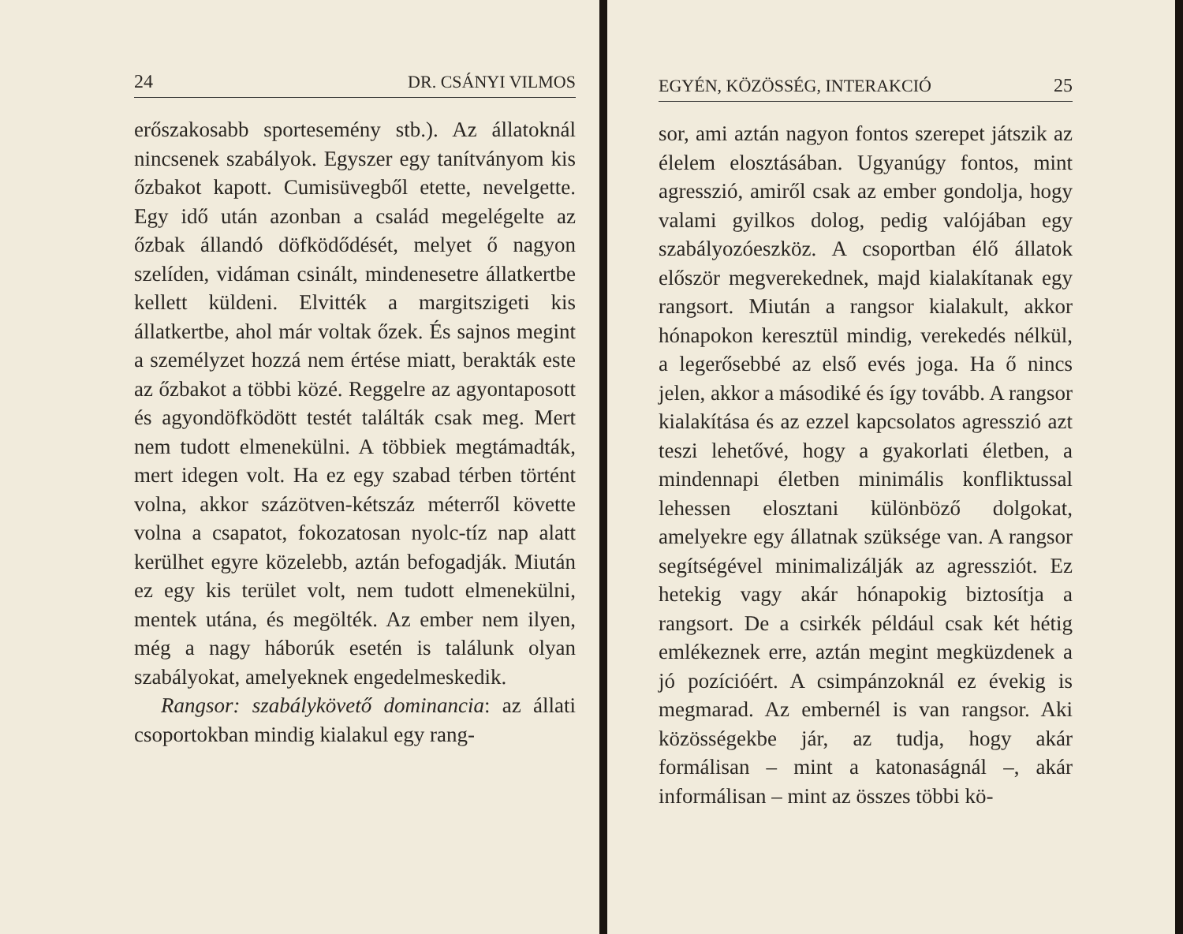24 DR. CSÁNYI VILMOS
erőszakosabb sportesemény stb.). Az állatoknál nincsenek szabályok. Egyszer egy tanítványom kis őzbakot kapott. Cumisüvegből etette, nevelgette. Egy idő után azonban a család megelégelte az őzbak állandó döfködődését, melyet ő nagyon szelíden, vidáman csinált, mindenesetre állatkertbe kellett küldeni. Elvitték a margitszigeti kis állatkertbe, ahol már voltak őzek. És sajnos megint a személyzet hozzá nem értése miatt, berakták este az őzbakot a többi közé. Reggelre az agyontaposott és agyondöfködött testét találták csak meg. Mert nem tudott elmenekülni. A többiek megtámadták, mert idegen volt. Ha ez egy szabad térben történt volna, akkor százötven-kétszáz méterről követte volna a csapatot, fokozatosan nyolc-tíz nap alatt kerülhet egyre közelebb, aztán befogadják. Miután ez egy kis terület volt, nem tudott elmenekülni, mentek utána, és megölték. Az ember nem ilyen, még a nagy háborúk esetén is találunk olyan szabályokat, amelyeknek engedelmeskedik.
Rangsor: szabálykövető dominancia: az állati csoportokban mindig kialakul egy rang-
EGYÉN, KÖZÖSSÉG, INTERAKCIÓ 25
sor, ami aztán nagyon fontos szerepet játszik az élelem elosztásában. Ugyanúgy fontos, mint agresszió, amiről csak az ember gondolja, hogy valami gyilkos dolog, pedig valójában egy szabályozóeszköz. A csoportban élő állatok először megverekednek, majd kialakítanak egy rangsort. Miután a rangsor kialakult, akkor hónapokon keresztül mindig, verekedés nélkül, a legerősebbé az első evés joga. Ha ő nincs jelen, akkor a másodiké és így tovább. A rangsor kialakítása és az ezzel kapcsolatos agresszió azt teszi lehetővé, hogy a gyakorlati életben, a mindennapi életben minimális konfliktussal lehessen elosztani különböző dolgokat, amelyekre egy állatnak szüksége van. A rangsor segítségével minimalizálják az agressziót. Ez hetekig vagy akár hónapokig biztosítja a rangsort. De a csirkék például csak két hétig emlékeznek erre, aztán megint megküzdenek a jó pozícióért. A csimpánzoknál ez évekig is megmarad. Az embernél is van rangsor. Aki közösségekbe jár, az tudja, hogy akár formálisan – mint a katonaságnál –, akár informálisan – mint az összes többi kö-